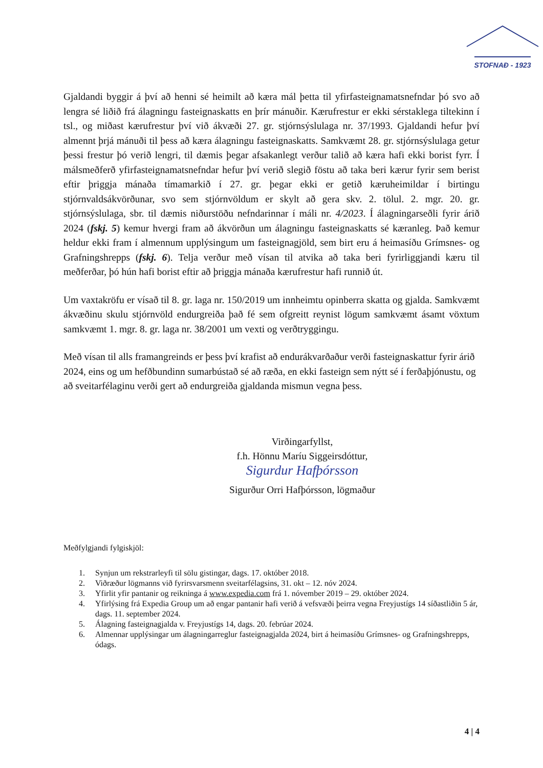STOFNAÐ - 1923
Gjaldandi byggir á því að henni sé heimilt að kæra mál þetta til yfirfasteignamatsnefndar þó svo að lengra sé liðið frá álagningu fasteignaskatts en þrír mánuðir. Kærufrestur er ekki sérstaklega tiltekinn í tsl., og miðast kærufrestur því við ákvæði 27. gr. stjórnsýslulaga nr. 37/1993. Gjaldandi hefur því almennt þrjá mánuði til þess að kæra álagningu fasteignaskatts. Samkvæmt 28. gr. stjórnsýslulaga getur þessi frestur þó verið lengri, til dæmis þegar afsakanlegt verður talið að kæra hafi ekki borist fyrr. Í málsmeðferð yfirfasteignamatsnefndar hefur því verið slegið föstu að taka beri kærur fyrir sem berist eftir þriggja mánaða tímamarkið í 27. gr. þegar ekki er getið kæruheimildar í birtingu stjórnvaldsákvörðunar, svo sem stjórnvöldum er skylt að gera skv. 2. tölul. 2. mgr. 20. gr. stjórnsýslulaga, sbr. til dæmis niðurstöðu nefndarinnar í máli nr. 4/2023. Í álagningarseðli fyrir árið 2024 (fskj. 5) kemur hvergi fram að ákvörðun um álagningu fasteignaskatts sé kæranleg. Það kemur heldur ekki fram í almennum upplýsingum um fasteignagjöld, sem birt eru á heimasíðu Grímsnes- og Grafningshrepps (fskj. 6). Telja verður með vísan til atvika að taka beri fyrirliggjandi kæru til meðferðar, þó hún hafi borist eftir að þriggja mánaða kærufrestur hafi runnið út.
Um vaxtakröfu er vísað til 8. gr. laga nr. 150/2019 um innheimtu opinberra skatta og gjalda. Samkvæmt ákvæðinu skulu stjórnvöld endurgreiða það fé sem ofgreitt reynist lögum samkvæmt ásamt vöxtum samkvæmt 1. mgr. 8. gr. laga nr. 38/2001 um vexti og verðtryggingu.
Með vísan til alls framangreinds er þess því krafist að endurákvarðaður verði fasteignaskattur fyrir árið 2024, eins og um hefðbundinn sumarbústað sé að ræða, en ekki fasteign sem nýtt sé í ferðaþjónustu, og að sveitarfélaginu verði gert að endurgreiða gjaldanda mismun vegna þess.
Virðingarfyllst,
f.h. Hönnu Maríu Siggeirsdóttur,
Sigurdur Hafþórsson
Sigurður Orri Hafþórsson, lögmaður
Meðfylgjandi fylgiskjöl:
1. Synjun um rekstrarleyfi til sölu gistingar, dags. 17. október 2018.
2. Viðræður lögmanns við fyrirsvarsmenn sveitarfélagsins, 31. okt – 12. nóv 2024.
3. Yfirlit yfir pantanir og reikninga á www.expedia.com frá 1. nóvember 2019 – 29. október 2024.
4. Yfirlýsing frá Expedia Group um að engar pantanir hafi verið á vefsvæði þeirra vegna Freyjustígs 14 síðastliðin 5 ár, dags. 11. september 2024.
5. Álagning fasteignagjalda v. Freyjustígs 14, dags. 20. febrúar 2024.
6. Almennar upplýsingar um álagningarreglur fasteignagjalda 2024, birt á heimasíðu Grímsnes- og Grafningshrepps, ódags.
4 | 4